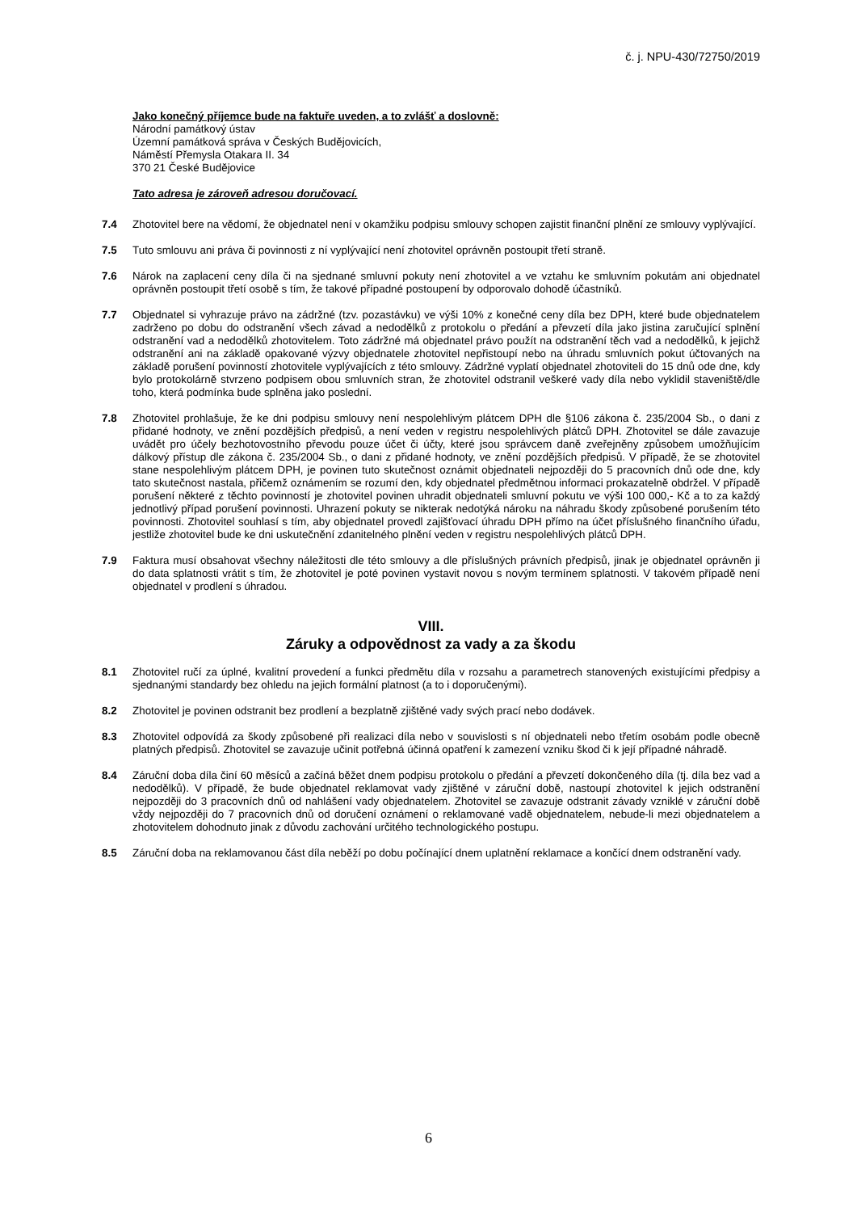č. j. NPU-430/72750/2019
Jako konečný příjemce bude na faktuře uveden, a to zvlášť a doslovně:
Národní památkový ústav
Územní památková správa v Českých Budějovicích,
Náměstí Přemysla Otakara II. 34
370 21 České Budějovice
Tato adresa je zároveň adresou doručovací.
7.4 Zhotovitel bere na vědomí, že objednatel není v okamžiku podpisu smlouvy schopen zajistit finanční plnění ze smlouvy vyplývající.
7.5 Tuto smlouvu ani práva či povinnosti z ní vyplývající není zhotovitel oprávněn postoupit třetí straně.
7.6 Nárok na zaplacení ceny díla či na sjednané smluvní pokuty není zhotovitel a ve vztahu ke smluvním pokutám ani objednatel oprávněn postoupit třetí osobě s tím, že takové případné postoupení by odporovalo dohodě účastníků.
7.7 Objednatel si vyhrazuje právo na zádržné (tzv. pozastávku) ve výši 10% z konečné ceny díla bez DPH, které bude objednatelem zadrženo po dobu do odstranění všech závad a nedodělků z protokolu o předání a převzetí díla jako jistina zaručující splnění odstranění vad a nedodělků zhotovitelem. Toto zádržné má objednatel právo použít na odstranění těch vad a nedodělků, k jejichž odstranění ani na základě opakované výzvy objednatele zhotovitel nepřistoupí nebo na úhradu smluvních pokut účtovaných na základě porušení povinností zhotovitele vyplývajících z této smlouvy. Zádržné vyplatí objednatel zhotoviteli do 15 dnů ode dne, kdy bylo protokolárně stvrzeno podpisem obou smluvních stran, že zhotovitel odstranil veškeré vady díla nebo vyklidil staveniště/dle toho, která podmínka bude splněna jako poslední.
7.8 Zhotovitel prohlašuje, že ke dni podpisu smlouvy není nespolehlivým plátcem DPH dle §106 zákona č. 235/2004 Sb., o dani z přidané hodnoty, ve znění pozdějších předpisů, a není veden v registru nespolehlivých plátců DPH. Zhotovitel se dále zavazuje uvádět pro účely bezhotovostního převodu pouze účet či účty, které jsou správcem daně zveřejněny způsobem umožňujícím dálkový přístup dle zákona č. 235/2004 Sb., o dani z přidané hodnoty, ve znění pozdějších předpisů. V případě, že se zhotovitel stane nespolehlivým plátcem DPH, je povinen tuto skutečnost oznámit objednateli nejpozději do 5 pracovních dnů ode dne, kdy tato skutečnost nastala, přičemž oznámením se rozumí den, kdy objednatel předmětnou informaci prokazatelně obdržel. V případě porušení některé z těchto povinností je zhotovitel povinen uhradit objednateli smluvní pokutu ve výši 100 000,- Kč a to za každý jednotlivý případ porušení povinnosti. Uhrazení pokuty se nikterak nedotýká nároku na náhradu škody způsobené porušením této povinnosti. Zhotovitel souhlasí s tím, aby objednatel provedl zajišťovací úhradu DPH přímo na účet příslušného finančního úřadu, jestliže zhotovitel bude ke dni uskutečnění zdanitelného plnění veden v registru nespolehlivých plátců DPH.
7.9 Faktura musí obsahovat všechny náležitosti dle této smlouvy a dle příslušných právních předpisů, jinak je objednatel oprávněn ji do data splatnosti vrátit s tím, že zhotovitel je poté povinen vystavit novou s novým termínem splatnosti. V takovém případě není objednatel v prodlení s úhradou.
VIII.
Záruky a odpovědnost za vady a za škodu
8.1 Zhotovitel ručí za úplné, kvalitní provedení a funkci předmětu díla v rozsahu a parametrech stanovených existujícími předpisy a sjednanými standardy bez ohledu na jejich formální platnost (a to i doporučenými).
8.2 Zhotovitel je povinen odstranit bez prodlení a bezplatně zjištěné vady svých prací nebo dodávek.
8.3 Zhotovitel odpovídá za škody způsobené při realizaci díla nebo v souvislosti s ní objednateli nebo třetím osobám podle obecně platných předpisů. Zhotovitel se zavazuje učinit potřebná účinná opatření k zamezení vzniku škod či k její případné náhradě.
8.4 Záruční doba díla činí 60 měsíců a začíná běžet dnem podpisu protokolu o předání a převzetí dokončeného díla (tj. díla bez vad a nedodělků). V případě, že bude objednatel reklamovat vady zjištěné v záruční době, nastoupí zhotovitel k jejich odstranění nejpozději do 3 pracovních dnů od nahlášení vady objednatelem. Zhotovitel se zavazuje odstranit závady vzniklé v záruční době vždy nejpozději do 7 pracovních dnů od doručení oznámení o reklamované vadě objednatelem, nebude-li mezi objednatelem a zhotovitelem dohodnuto jinak z důvodu zachování určitého technologického postupu.
8.5 Záruční doba na reklamovanou část díla neběží po dobu počínající dnem uplatnění reklamace a končící dnem odstranění vady.
6